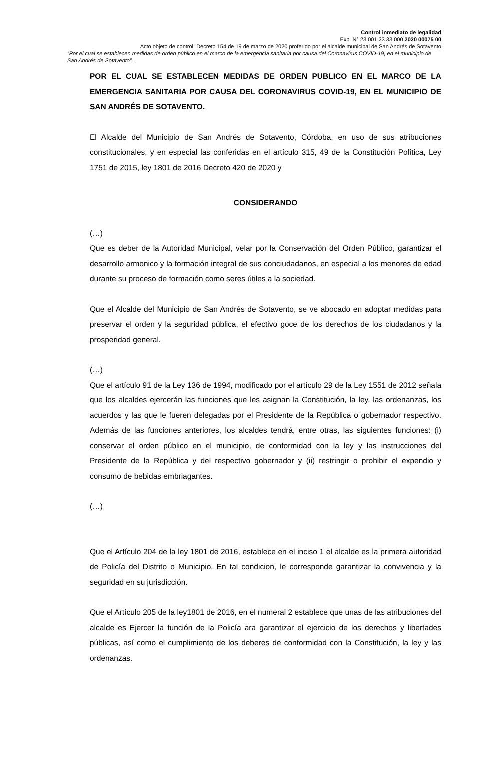Control inmediato de legalidad
Exp. N° 23 001 23 33 000 2020 00075 00
Acto objeto de control: Decreto 154 de 19 de marzo de 2020 proferido por el alcalde municipal de San Andrés de Sotavento
“Por el cual se establecen medidas de orden público en el marco de la emergencia sanitaria por causa del Coronavirus COVID-19, en el municipio de San Andrés de Sotavento”.
POR EL CUAL SE ESTABLECEN MEDIDAS DE ORDEN PUBLICO EN EL MARCO DE LA EMERGENCIA SANITARIA POR CAUSA DEL CORONAVIRUS COVID-19, EN EL MUNICIPIO DE SAN ANDRÉS DE SOTAVENTO.
El Alcalde del Municipio de San Andrés de Sotavento, Córdoba, en uso de sus atribuciones constitucionales, y en especial las conferidas en el artículo 315, 49 de la Constitución Política, Ley 1751 de 2015, ley 1801 de 2016 Decreto 420 de 2020 y
CONSIDERANDO
(…)
Que es deber de la Autoridad Municipal, velar por la Conservación del Orden Público, garantizar el desarrollo armonico y la formación integral de sus conciudadanos, en especial a los menores de edad durante su proceso de formación como seres útiles a la sociedad.
Que el Alcalde del Municipio de San Andrés de Sotavento, se ve abocado en adoptar medidas para preservar el orden y la seguridad pública, el efectivo goce de los derechos de los ciudadanos y la prosperidad general.
(…)
Que el artículo 91 de la Ley 136 de 1994, modificado por el artículo 29 de la Ley 1551 de 2012 señala que los alcaldes ejercerán las funciones que les asignan la Constitución, la ley, las ordenanzas, los acuerdos y las que le fueren delegadas por el Presidente de la República o gobernador respectivo. Además de las funciones anteriores, los alcaldes tendrá, entre otras, las siguientes funciones: (i) conservar el orden público en el municipio, de conformidad con la ley y las instrucciones del Presidente de la República y del respectivo gobernador y (ii) restringir o prohibir el expendio y consumo de bebidas embriagantes.
(…)
Que el Artículo 204 de la ley 1801 de 2016, establece en el inciso 1 el alcalde es la primera autoridad de Policía del Distrito o Municipio. En tal condicion, le corresponde garantizar la convivencia y la seguridad en su jurisdicción.
Que el Artículo 205 de la ley1801 de 2016, en el numeral 2 establece que unas de las atribuciones del alcalde es Ejercer la función de la Policía ara garantizar el ejercicio de los derechos y libertades públicas, así como el cumplimiento de los deberes de conformidad con la Constitución, la ley y las ordenanzas.